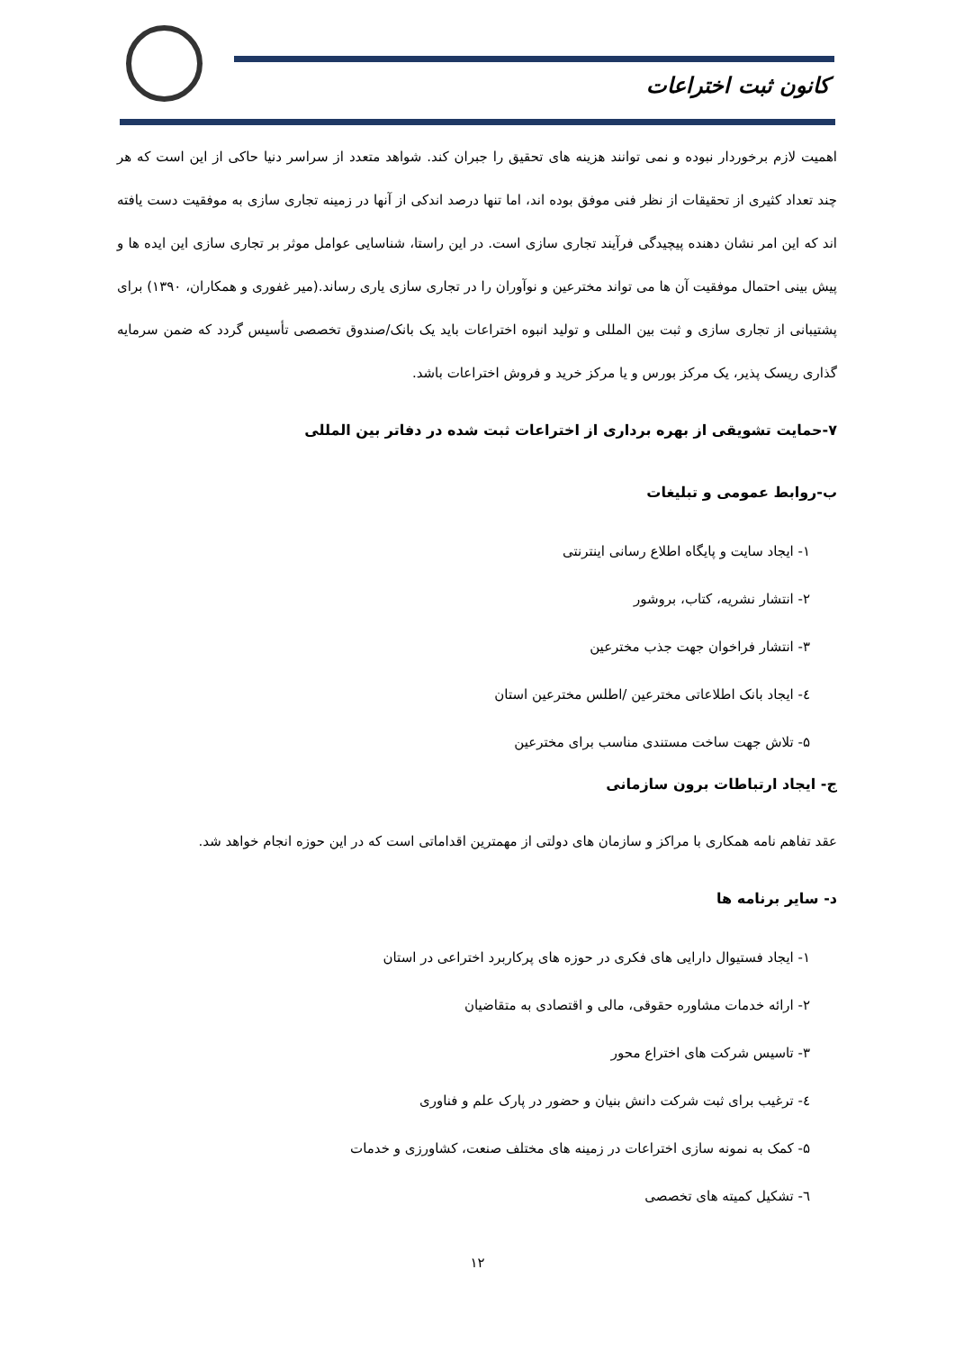کانون ثبت اختراعات
اهمیت لازم برخوردار نبوده و نمی توانند هزینه های تحقیق را جبران کند. شواهد متعدد از سراسر دنیا حاکی از این است که هر چند تعداد کثیری از تحقیقات از نظر فنی موفق بوده اند، اما تنها درصد اندکی از آنها در زمینه تجاری سازی به موفقیت دست یافته اند که این امر نشان دهنده پیچیدگی فرآیند تجاری سازی است. در این راستا، شناسایی عوامل موثر بر تجاری سازی این ایده ها و پیش بینی احتمال موفقیت آن ها می تواند مخترعین و نوآوران را در تجاری سازی یاری رساند.(میر غفوری و همکاران، ۱۳۹۰) برای پشتیبانی از تجاری سازی و ثبت بین المللی و تولید انبوه اختراعات باید یک بانک/صندوق تخصصی تأسیس گردد که ضمن سرمایه گذاری ریسک پذیر، یک مرکز بورس و یا مرکز خرید و فروش اختراعات باشد.
۷-حمایت تشویقی از بهره برداری از اختراعات ثبت شده در دفاتر بین المللی
ب-روابط عمومی و تبلیغات
۱- ایجاد سایت و پایگاه اطلاع رسانی اینترنتی
۲- انتشار نشریه، کتاب، بروشور
۳- انتشار فراخوان جهت جذب مخترعین
٤- ایجاد بانک اطلاعاتی مخترعین /اطلس مخترعین استان
۵- تلاش جهت ساخت مستندی مناسب برای مخترعین
ج- ایجاد ارتباطات برون سازمانی
عقد تفاهم نامه همکاری با مراکز و سازمان های دولتی از مهمترین اقداماتی است که در این حوزه انجام خواهد شد.
د- سایر برنامه ها
۱- ایجاد فستیوال دارایی های فکری در حوزه های پرکاربرد اختراعی در استان
۲- ارائه خدمات مشاوره حقوقی، مالی و اقتصادی به متقاضیان
۳- تاسیس شرکت های اختراع محور
٤- ترغیب برای ثبت شرکت دانش بنیان و حضور در پارک علم و فناوری
۵- کمک به نمونه سازی اختراعات در زمینه های مختلف صنعت، کشاورزی و خدمات
٦- تشکیل کمیته های تخصصی
۱۲